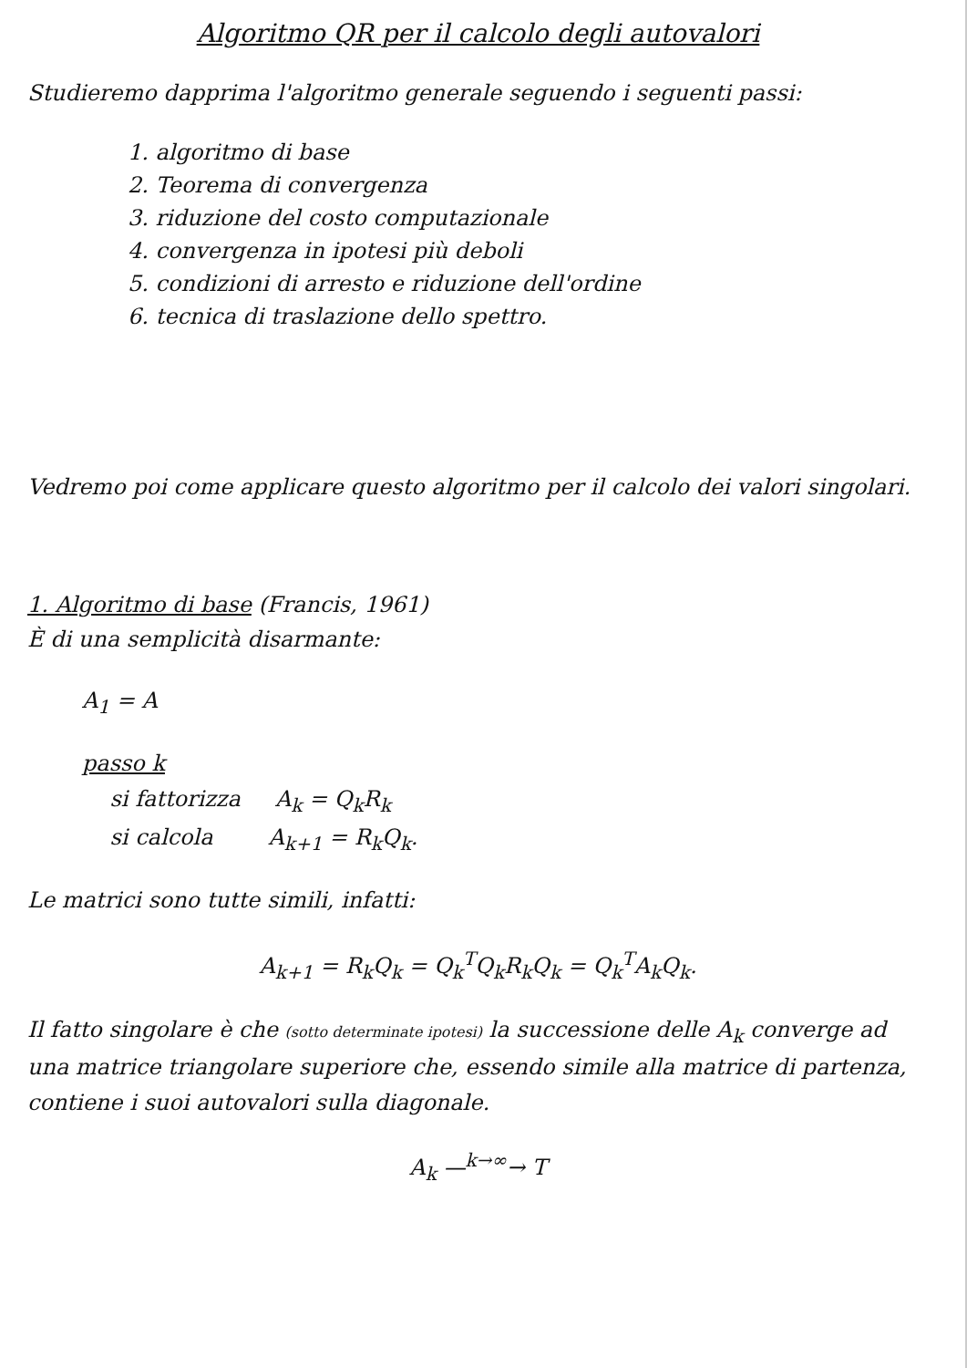Algoritmo QR per il calcolo degli autovalori
Studieremo dapprima l'algoritmo generale seguendo i seguenti passi:
1. algoritmo di base
2. Teorema di convergenza
3. riduzione del costo computazionale
4. convergenza in ipotesi più deboli
5. condizioni di arresto e riduzione dell'ordine
6. tecnica di traslazione dello spettro.
Vedremo poi come applicare questo algoritmo per il calcolo dei valori singolari.
1. Algoritmo di base (Francis, 1961)
È di una semplicità disarmante:
A<sub>1</sub> = A
passo k
si fattorizza A<sub>k</sub> = Q<sub>k</sub>R<sub>k</sub>
si calcola A<sub>k+1</sub> = R<sub>k</sub>Q<sub>k</sub>.
Le matrici sono tutte simili, infatti:
A<sub>k+1</sub> = R<sub>k</sub>Q<sub>k</sub> = Q<sub>k</sub><sup>T</sup>Q<sub>k</sub>R<sub>k</sub>Q<sub>k</sub> = Q<sub>k</sub><sup>T</sup>A<sub>k</sub>Q<sub>k</sub>.
Il fatto singolare è che (sotto determinate ipotesi) la successione delle A<sub>k</sub> converge ad una matrice triangolare superiore che, essendo simile alla matrice di partenza, contiene i suoi autovalori sulla diagonale.
A<sub>k</sub> —<sup>k→∞</sup>→ T